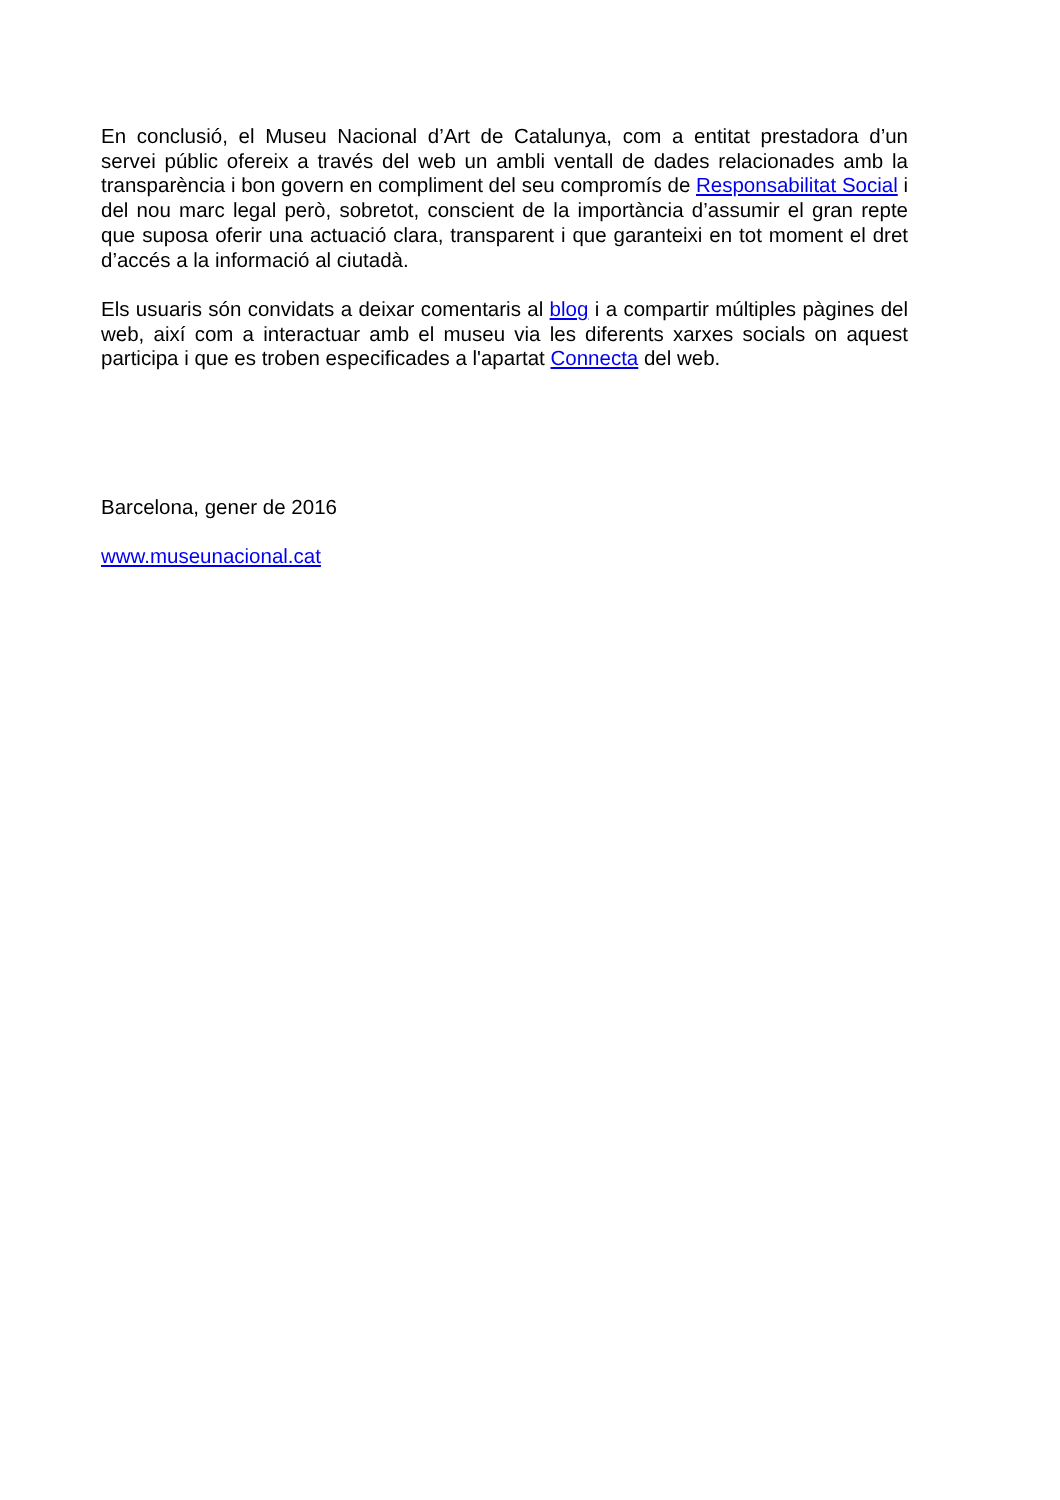En conclusió, el Museu Nacional d’Art de Catalunya, com a entitat prestadora d’un servei públic ofereix a través del web un ambli ventall de dades relacionades amb la transparència i bon govern en compliment del seu compromís de Responsabilitat Social i del nou marc legal però, sobretot, conscient de la importància d’assumir el gran repte que suposa oferir una actuació clara, transparent i que garanteixi en tot moment el dret d’accés a la informació al ciutadà.
Els usuaris són convidats a deixar comentaris al blog i a compartir múltiples pàgines del web, així com a interactuar amb el museu via les diferents xarxes socials on aquest participa i que es troben especificades a l'apartat Connecta del web.
Barcelona, gener de 2016
www.museunacional.cat